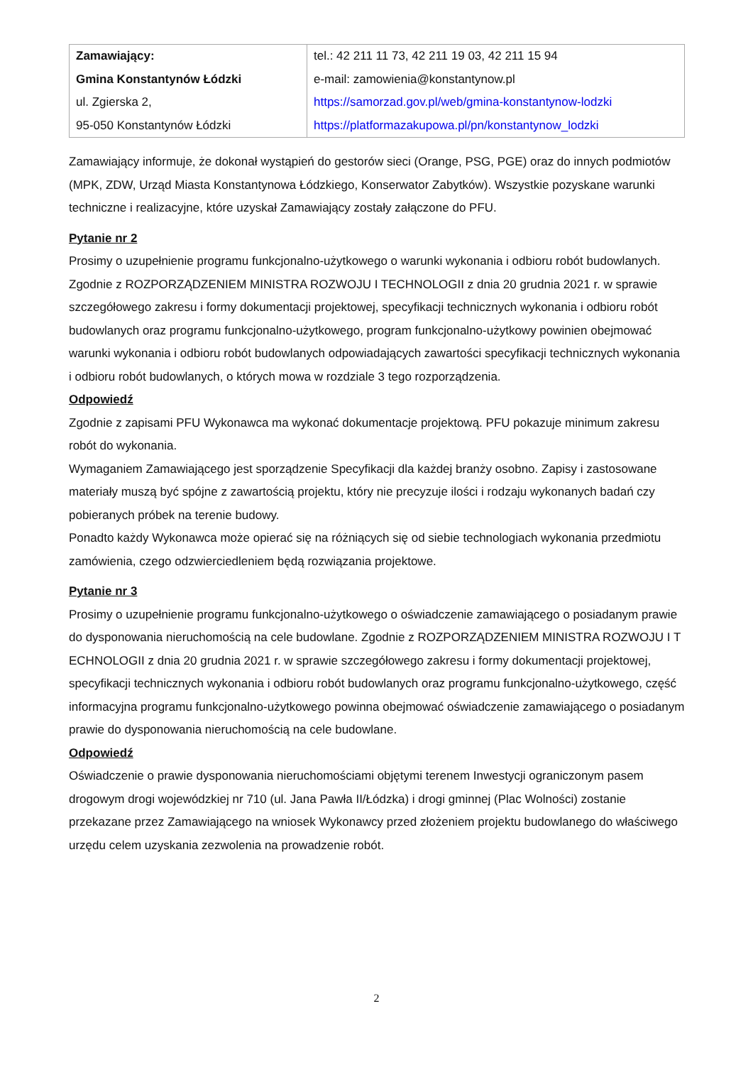| Zamawiający: Gmina Konstantynów Łódzki ul. Zgierska 2, 95-050 Konstantynów Łódzki | tel.: 42 211 11 73, 42 211 19 03, 42 211 15 94 e-mail: zamowienia@konstantynow.pl https://samorzad.gov.pl/web/gmina-konstantynow-lodzki https://platformazakupowa.pl/pn/konstantynow_lodzki |
Zamawiający informuje, że dokonał wystąpień do gestorów sieci (Orange, PSG, PGE) oraz do innych podmiotów (MPK, ZDW, Urząd Miasta Konstantynowa Łódzkiego, Konserwator Zabytków). Wszystkie pozyskane warunki techniczne i realizacyjne, które uzyskał Zamawiający zostały załączone do PFU.
Pytanie nr 2
Prosimy o uzupełnienie programu funkcjonalno-użytkowego o warunki wykonania i odbioru robót budowlanych. Zgodnie z ROZPORZĄDZENIEM MINISTRA ROZWOJU I TECHNOLOGII z dnia 20 grudnia 2021 r. w sprawie szczegółowego zakresu i formy dokumentacji projektowej, specyfikacji technicznych wykonania i odbioru robót budowlanych oraz programu funkcjonalno-użytkowego, program funkcjonalno-użytkowy powinien obejmować warunki wykonania i odbioru robót budowlanych odpowiadających zawartości specyfikacji technicznych wykonania i odbioru robót budowlanych, o których mowa w rozdziale 3 tego rozporządzenia.
Odpowiedź
Zgodnie z zapisami PFU Wykonawca ma wykonać dokumentacje projektową. PFU pokazuje minimum zakresu robót do wykonania.
Wymaganiem Zamawiającego jest sporządzenie Specyfikacji dla każdej branży osobno. Zapisy i zastosowane materiały muszą być spójne z zawartością projektu, który nie precyzuje ilości i rodzaju wykonanych badań czy pobieranych próbek na terenie budowy.
Ponadto każdy Wykonawca może opierać się na różniących się od siebie technologiach wykonania przedmiotu zamówienia, czego odzwierciedleniem będą rozwiązania projektowe.
Pytanie nr 3
Prosimy o uzupełnienie programu funkcjonalno-użytkowego o oświadczenie zamawiającego o posiadanym prawie do dysponowania nieruchomością na cele budowlane. Zgodnie z ROZPORZĄDZENIEM MINISTRA ROZWOJU I T ECHNOLOGII z dnia 20 grudnia 2021 r. w sprawie szczegółowego zakresu i formy dokumentacji projektowej, specyfikacji technicznych wykonania i odbioru robót budowlanych oraz programu funkcjonalno-użytkowego, część informacyjna programu funkcjonalno-użytkowego powinna obejmować oświadczenie zamawiającego o posiadanym prawie do dysponowania nieruchomością na cele budowlane.
Odpowiedź
Oświadczenie o prawie dysponowania nieruchomościami objętymi terenem Inwestycji ograniczonym pasem drogowym drogi wojewódzkiej nr 710 (ul. Jana Pawła II/Łódzka) i drogi gminnej (Plac Wolności) zostanie przekazane przez Zamawiającego na wniosek Wykonawcy przed złożeniem projektu budowlanego do właściwego urzędu celem uzyskania zezwolenia na prowadzenie robót.
2